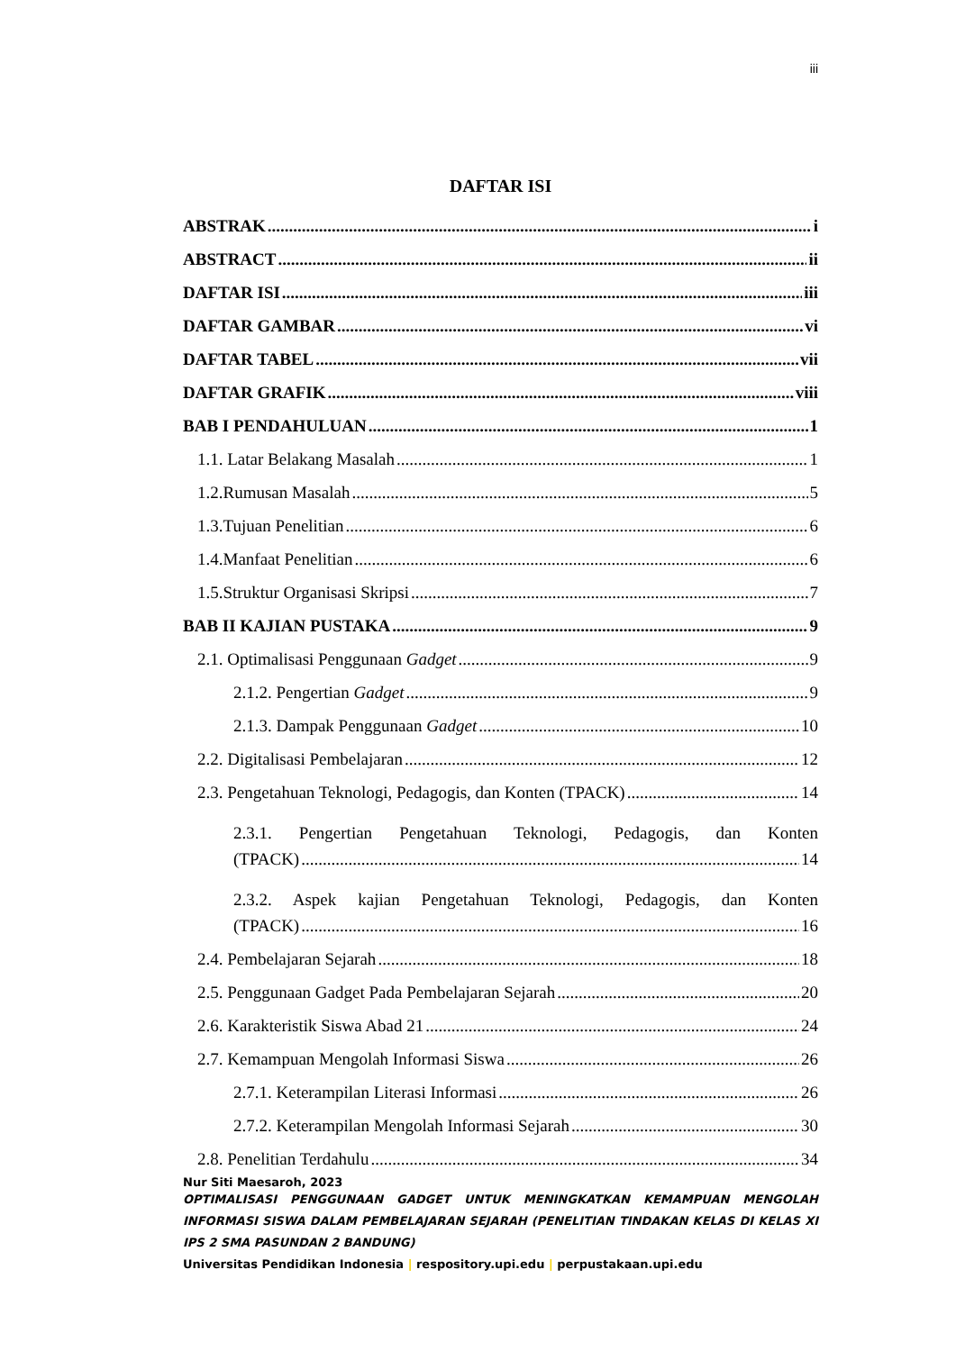iii
DAFTAR ISI
ABSTRAK i
ABSTRACT ii
DAFTAR ISI iii
DAFTAR GAMBAR vi
DAFTAR TABEL vii
DAFTAR GRAFIK viii
BAB I PENDAHULUAN 1
1.1. Latar Belakang Masalah 1
1.2.Rumusan Masalah 5
1.3.Tujuan Penelitian 6
1.4.Manfaat Penelitian 6
1.5.Struktur Organisasi Skripsi 7
BAB II KAJIAN PUSTAKA 9
2.1. Optimalisasi Penggunaan Gadget 9
2.1.2. Pengertian Gadget 9
2.1.3. Dampak Penggunaan Gadget 10
2.2. Digitalisasi Pembelajaran 12
2.3. Pengetahuan Teknologi, Pedagogis, dan Konten (TPACK) 14
2.3.1. Pengertian Pengetahuan Teknologi, Pedagogis, dan Konten
(TPACK) 14
2.3.2. Aspek kajian Pengetahuan Teknologi, Pedagogis, dan Konten
(TPACK) 16
2.4. Pembelajaran Sejarah 18
2.5. Penggunaan Gadget Pada Pembelajaran Sejarah 20
2.6. Karakteristik Siswa Abad 21 24
2.7. Kemampuan Mengolah Informasi Siswa 26
2.7.1. Keterampilan Literasi Informasi 26
2.7.2. Keterampilan Mengolah Informasi Sejarah 30
2.8. Penelitian Terdahulu 34
Nur Siti Maesaroh, 2023
OPTIMALISASI PENGGUNAAN GADGET UNTUK MENINGKATKAN KEMAMPUAN MENGOLAH INFORMASI SISWA DALAM PEMBELAJARAN SEJARAH (PENELITIAN TINDAKAN KELAS DI KELAS XI IPS 2 SMA PASUNDAN 2 BANDUNG)
Universitas Pendidikan Indonesia | respository.upi.edu | perpustakaan.upi.edu